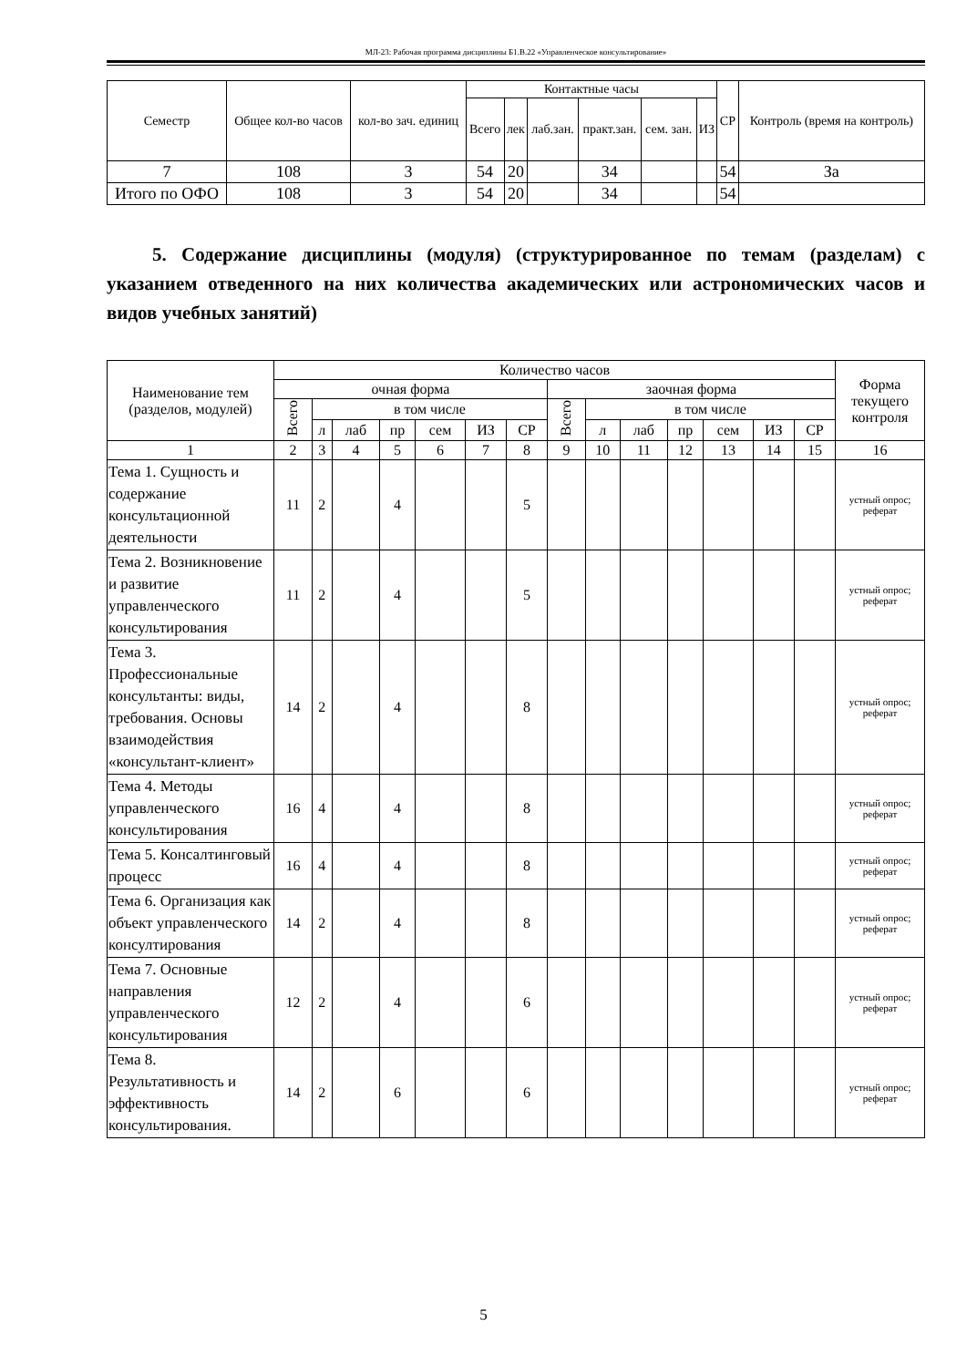МЛ-23: Рабочая программа дисциплины Б1.В.22 «Управленческое консультирование»
| Семестр | Общее кол-во часов | кол-во зач. единиц | Контактные часы | | | | | | СР | Контроль (время на контроль) |
| --- | --- | --- | --- | --- | --- | --- | --- | --- | --- | --- |
| | | | Всего | лек | лаб.зан. | практ.зан. | сем. зан. | ИЗ | | |
| 7 | 108 | 3 | 54 | 20 | | 34 | | | 54 | За |
| Итого по ОФО | 108 | 3 | 54 | 20 | | 34 | | | 54 | |
5. Содержание дисциплины (модуля) (структурированное по темам (разделам) с указанием отведенного на них количества академических или астрономических часов и видов учебных занятий)
| Наименование тем (разделов, модулей) | Количество часов | | | | | | | | | | | | | | Форма текущего контроля |
| --- | --- | --- | --- | --- | --- | --- | --- | --- | --- | --- | --- | --- | --- | --- | --- |
| | очная форма | | | | | | | заочная форма | | | | | | | |
| | Всего | в том числе | | | | | | Всего | в том числе | | | | | | |
| | | л | лаб | пр | сем | ИЗ | СР | | л | лаб | пр | сем | ИЗ | СР | |
| 1 | 2 | 3 | 4 | 5 | 6 | 7 | 8 | 9 | 10 | 11 | 12 | 13 | 14 | 15 | 16 |
| Тема 1. Сущность и содержание консультационной деятельности | 11 | 2 | | 4 | | | 5 | | | | | | | | устный опрос; реферат |
| Тема 2. Возникновение и развитие управленческого консультирования | 11 | 2 | | 4 | | | 5 | | | | | | | | устный опрос; реферат |
| Тема 3. Профессиональные консультанты: виды, требования. Основы взаимодействия «консультант-клиент» | 14 | 2 | | 4 | | | 8 | | | | | | | | устный опрос; реферат |
| Тема 4. Методы управленческого консультирования | 16 | 4 | | 4 | | | 8 | | | | | | | | устный опрос; реферат |
| Тема 5. Консалтинговый процесс | 16 | 4 | | 4 | | | 8 | | | | | | | | устный опрос; реферат |
| Тема 6. Организация как объект управленческого консултирования | 14 | 2 | | 4 | | | 8 | | | | | | | | устный опрос; реферат |
| Тема 7. Основные направления управленческого консультирования | 12 | 2 | | 4 | | | 6 | | | | | | | | устный опрос; реферат |
| Тема 8. Результативность и эффективность консультирования. | 14 | 2 | | 6 | | | 6 | | | | | | | | устный опрос; реферат |
5